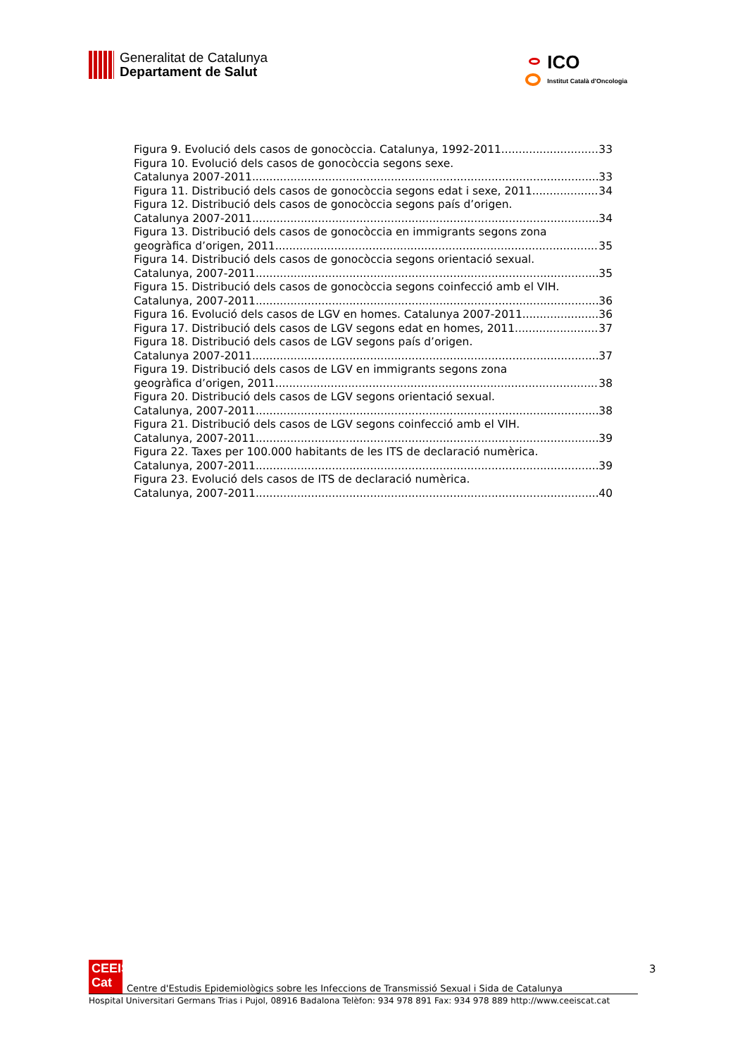Generalitat de Catalunya
Departament de Salut
ICO
Institut Català d'Oncologia
Figura 9. Evolució dels casos de gonocòccia. Catalunya, 1992-2011 33
Figura 10. Evolució dels casos de gonocòccia segons sexe.
Catalunya 2007-2011 33
Figura 11. Distribució dels casos de gonocòccia segons edat i sexe, 2011 34
Figura 12. Distribució dels casos de gonocòccia segons país d’origen.
Catalunya 2007-2011 34
Figura 13. Distribució dels casos de gonocòccia en immigrants segons zona
geogràfica d’origen, 2011 35
Figura 14. Distribució dels casos de gonocòccia segons orientació sexual.
Catalunya, 2007-2011 35
Figura 15. Distribució dels casos de gonocòccia segons coinfecció amb el VIH.
Catalunya, 2007-2011 36
Figura 16. Evolució dels casos de LGV en homes. Catalunya 2007-2011 36
Figura 17. Distribució dels casos de LGV segons edat en homes, 2011 37
Figura 18. Distribució dels casos de LGV segons país d’origen.
Catalunya 2007-2011 37
Figura 19. Distribució dels casos de LGV en immigrants segons zona
geogràfica d’origen, 2011 38
Figura 20. Distribució dels casos de LGV segons orientació sexual.
Catalunya, 2007-2011 38
Figura 21. Distribució dels casos de LGV segons coinfecció amb el VIH.
Catalunya, 2007-2011 39
Figura 22. Taxes per 100.000 habitants de les ITS de declaració numèrica.
Catalunya, 2007-2011 39
Figura 23. Evolució dels casos de ITS de declaració numèrica.
Catalunya, 2007-2011 40
3
CEEIS
Cat
Centre d'Estudis Epidemiològics sobre les Infeccions de Transmissió Sexual i Sida de Catalunya
Hospital Universitari Germans Trias i Pujol, 08916 Badalona Telèfon: 934 978 891 Fax: 934 978 889 http://www.ceeiscat.cat